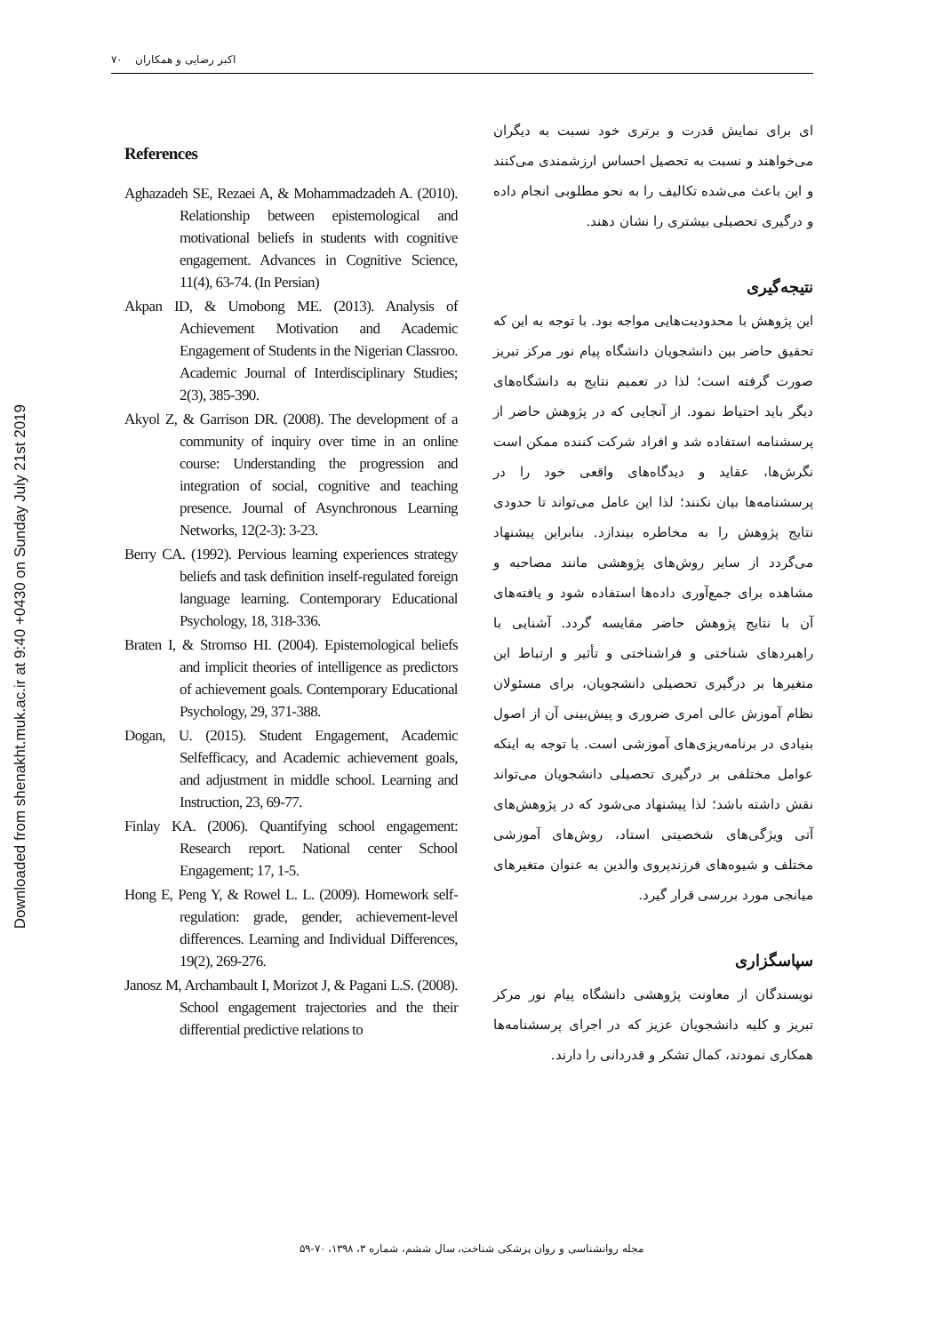Downloaded from shenakht.muk.ac.ir at 9:40 +0430 on Sunday July 21st 2019
اکبر رضایی و همکاران ۷۰
ای برای نمایش قدرت و برتری خود نسبت به دیگران می‌خواهند و نسبت به تحصیل احساس ارزشمندی می‌کنند و این باعث می‌شده تکالیف را به نحو مطلوبی انجام داده و درگیری تحصیلی بیشتری را نشان دهند.
نتیجه‌گیری
این پژوهش با محدودیت‌هایی مواجه بود. با توجه به این که تحقیق حاضر بین دانشجویان دانشگاه پیام نور مرکز تبریز صورت گرفته است؛ لذا در تعمیم نتایج به دانشگاه‌های دیگر باید احتیاط نمود. از آنجایی که در پژوهش حاضر از پرسشنامه استفاده شد و افراد شرکت کننده ممکن است نگرش‌ها، عقاید و دیدگاه‌های واقعی خود را در پرسشنامه‌ها بیان نکنند؛ لذا این عامل می‌تواند تا حدودی نتایج پژوهش را به مخاطره بیندازد. بنابراین پیشنهاد می‌گردد از سایر روش‌های پژوهشی مانند مصاحبه و مشاهده برای جمع‌آوری داده‌ها استفاده شود و یافته‌های آن با نتایج پژوهش حاضر مقایسه گردد. آشنایی با راهبردهای شناختی و فراشناختی و تأثیر و ارتباط این متغیرها بر درگیری تحصیلی دانشجویان، برای مسئولان نظام آموزش عالی امری ضروری و پیش‌بینی آن از اصول بنیادی در برنامه‌ریزی‌های آموزشی است. با توجه به اینکه عوامل مختلفی بر درگیری تحصیلی دانشجویان می‌تواند نقش داشته باشد؛ لذا پیشنهاد می‌شود که در پژوهش‌های آتی ویژگی‌های شخصیتی استاد، روش‌های آموزشی مختلف و شیوه‌های فرزندپروی والدین به عنوان متغیرهای میانجی مورد بررسی قرار گیرد.
سپاسگزاری
نویسندگان از معاونت پژوهشی دانشگاه پیام نور مرکز تبریز و کلیه دانشجویان عزیز که در اجرای پرسشنامه‌ها همکاری نمودند، کمال تشکر و قدردانی را دارند.
References
Aghazadeh SE, Rezaei A, & Mohammadzadeh A. (2010). Relationship between epistemological and motivational beliefs in students with cognitive engagement. Advances in Cognitive Science, 11(4), 63-74. (In Persian)
Akpan ID, & Umobong ME. (2013). Analysis of Achievement Motivation and Academic Engagement of Students in the Nigerian Classroo. Academic Journal of Interdisciplinary Studies; 2(3), 385-390.
Akyol Z, & Garrison DR. (2008). The development of a community of inquiry over time in an online course: Understanding the progression and integration of social, cognitive and teaching presence. Journal of Asynchronous Learning Networks, 12(2-3): 3-23.
Berry CA. (1992). Pervious learning experiences strategy beliefs and task definition inself-regulated foreign language learning. Contemporary Educational Psychology, 18, 318-336.
Braten I, & Stromso HI. (2004). Epistemological beliefs and implicit theories of intelligence as predictors of achievement goals. Contemporary Educational Psychology, 29, 371-388.
Dogan, U. (2015). Student Engagement, Academic Selfefficacy, and Academic achievement goals, and adjustment in middle school. Learning and Instruction, 23, 69-77.
Finlay KA. (2006). Quantifying school engagement: Research report. National center School Engagement; 17, 1-5.
Hong E, Peng Y, & Rowel L. L. (2009). Homework self- regulation: grade, gender, achievement-level differences. Learning and Individual Differences, 19(2), 269-276.
Janosz M, Archambault I, Morizot J, & Pagani L.S. (2008). School engagement trajectories and the their differential predictive relations to
مجله روانشناسی و روان پزشکی شناخت، سال ششم، شماره ۳، ۱۳۹۸، ۷۰-۵۹